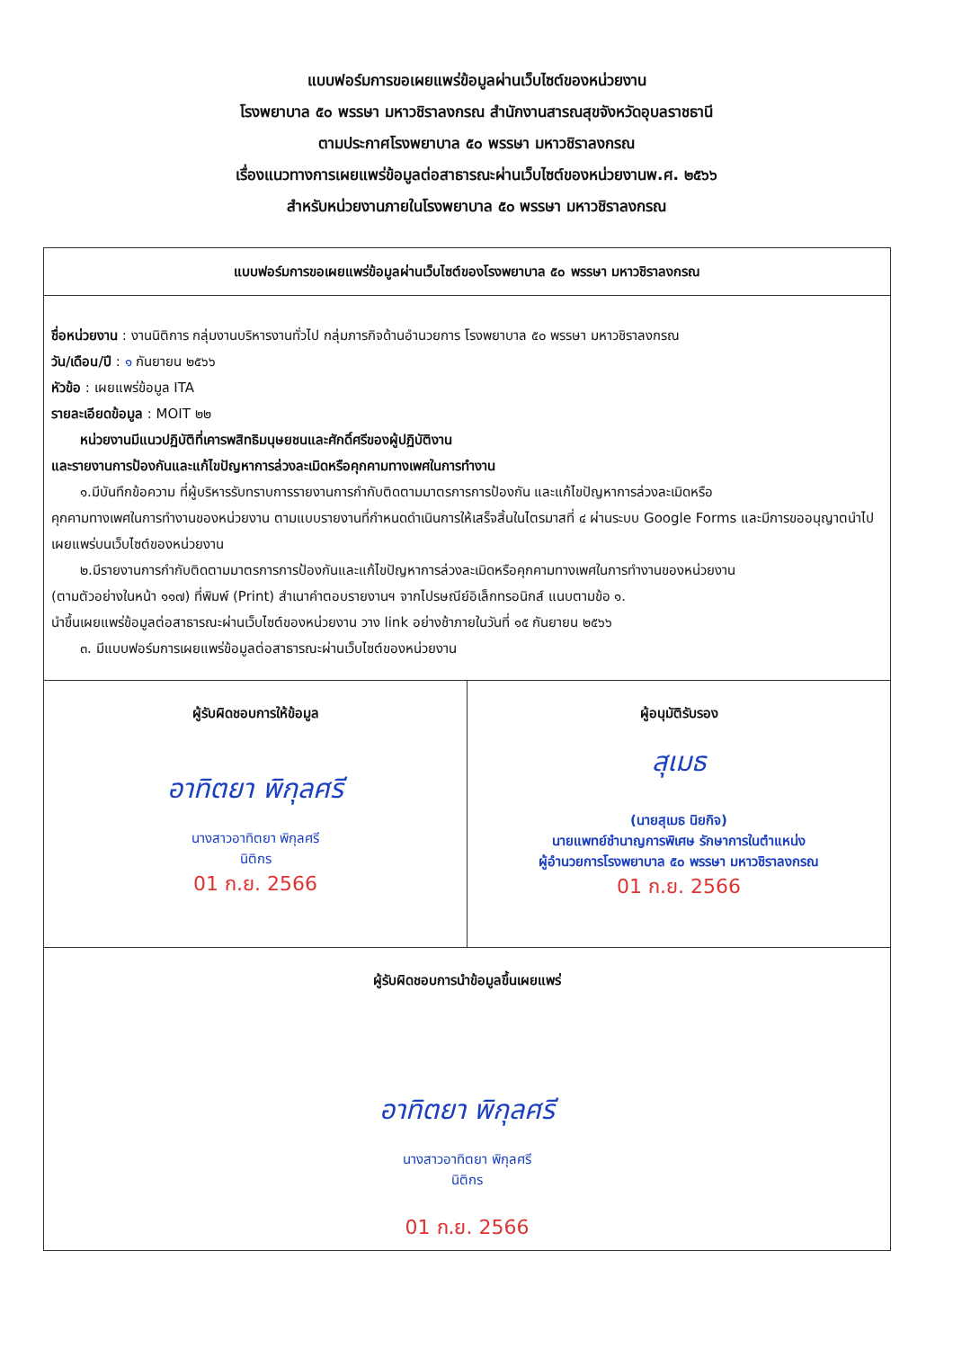แบบฟอร์มการขอเผยแพร่ข้อมูลผ่านเว็บไซต์ของหน่วยงาน
โรงพยาบาล ๕๐ พรรษา มหาวชิราลงกรณ สำนักงานสารณสุขจังหวัดอุบลราชธานี
ตามประกาศโรงพยาบาล ๕๐ พรรษา มหาวชิราลงกรณ
เรื่องแนวทางการเผยแพร่ข้อมูลต่อสาธารณะผ่านเว็บไซต์ของหน่วยงานพ.ศ. ๒๕๖๖
สำหรับหน่วยงานภายในโรงพยาบาล ๕๐ พรรษา มหาวชิราลงกรณ
| แบบฟอร์มการขอเผยแพร่ข้อมูลผ่านเว็บไซต์ของโรงพยาบาล ๕๐ พรรษา มหาวชิราลงกรณ | |
| ชื่อหน่วยงาน : งานนิติการ กลุ่มงานบริหารงานทั่วไป กลุ่มภารกิจด้านอำนวยการ โรงพยาบาล ๕๐ พรรษา มหาวชิราลงกรณ วัน/เดือน/ปี : ๑ กันยายน ๒๕๖๖ หัวข้อ : เผยแพร่ข้อมูล ITA รายละเอียดข้อมูล : MOIT ๒๒ หน่วยงานมีแนวปฏิบัติที่เคารพสิทธิมนุษยชนและศักดิ์ศรีของผู้ปฏิบัติงาน และรายงานการป้องกันและแก้ไขปัญหาการล่วงละเมิดหรือคุกคามทางเพศในการทำงาน ๑.มีบันทึกข้อความ ที่ผู้บริหารรับทราบการรายงานการกำกับติดตามมาตรการการป้องกัน และแก้ไขปัญหาการล่วงละเมิดหรือ คุกคามทางเพศในการทำงานของหน่วยงาน ตามแบบรายงานที่กำหนดดำเนินการให้เสร็จสิ้นในไตรมาสที่ ๔ ผ่านระบบ Google Forms และมีการขออนุญาตนำไปเผยแพร่บนเว็บไซต์ของหน่วยงาน ๒.มีรายงานการกำกับติดตามมาตรการการป้องกันและแก้ไขปัญหาการล่วงละเมิดหรือคุกคามทางเพศในการทำงานของหน่วยงาน (ตามตัวอย่างในหน้า ๑๑๗) ที่พิมพ์ (Print) สำเนาคำตอบรายงานฯ จากไปรษณีย์อิเล็กทรอนิกส์ แนบตามข้อ ๑. นำขึ้นเผยแพร่ข้อมูลต่อสาธารณะผ่านเว็บไซต์ของหน่วยงาน วาง link อย่างช้าภายในวันที่ ๑๕ กันยายน ๒๕๖๖ ๓. มีแบบฟอร์มการเผยแพร่ข้อมูลต่อสาธารณะผ่านเว็บไซต์ของหน่วยงาน | |
| ผู้รับผิดชอบการให้ข้อมูล อาทิตยา พิกุลศรี นางสาวอาทิตยา พิกุลศรี นิติกร 01 ก.ย. 2566 | ผู้อนุมัติรับรอง สุเมธ (นายสุเมธ นิยกิจ) นายแพทย์ชำนาญการพิเศษ รักษาการในตำแหน่ง ผู้อำนวยการโรงพยาบาล ๕๐ พรรษา มหาวชิราลงกรณ 01 ก.ย. 2566 |
| ผู้รับผิดชอบการนำข้อมูลขึ้นเผยแพร่ อาทิตยา พิกุลศรี นางสาวอาทิตยา พิกุลศรี นิติกร 01 ก.ย. 2566 | |